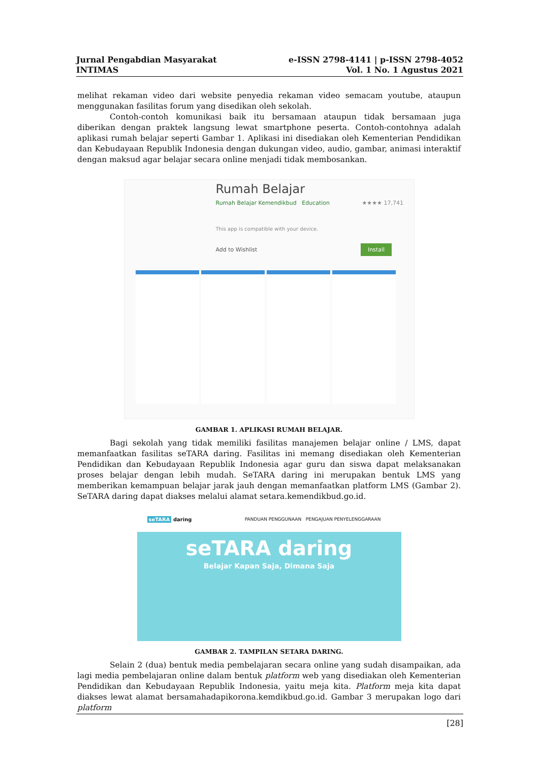Jurnal Pengabdian Masyarakat
INTIMAS
e-ISSN 2798-4141 | p-ISSN 2798-4052
Vol. 1 No. 1 Agustus 2021
melihat rekaman video dari website penyedia rekaman video semacam youtube, ataupun menggunakan fasilitas forum yang disedikan oleh sekolah.
Contoh-contoh komunikasi baik itu bersamaan ataupun tidak bersamaan juga diberikan dengan praktek langsung lewat smartphone peserta. Contoh-contohnya adalah aplikasi rumah belajar seperti Gambar 1. Aplikasi ini disediakan oleh Kementerian Pendidikan dan Kebudayaan Republik Indonesia dengan dukungan video, audio, gambar, animasi interaktif dengan maksud agar belajar secara online menjadi tidak membosankan.
Rumah Belajar
Rumah Belajar Kemendikbud Education ★★★★ 17,741
This app is compatible with your device.
Add to Wishlist Install
GAMBAR 1. APLIKASI RUMAH BELAJAR.
Bagi sekolah yang tidak memiliki fasilitas manajemen belajar online / LMS, dapat memanfaatkan fasilitas seTARA daring. Fasilitas ini memang disediakan oleh Kementerian Pendidikan dan Kebudayaan Republik Indonesia agar guru dan siswa dapat melaksanakan proses belajar dengan lebih mudah. SeTARA daring ini merupakan bentuk LMS yang memberikan kemampuan belajar jarak jauh dengan memanfaatkan platform LMS (Gambar 2). SeTARA daring dapat diakses melalui alamat setara.kemendikbud.go.id.
seTARA daring PANDUAN PENGGUNAAN PENGAJUAN PENYELENGGARAAN
seTARA daring
Belajar Kapan Saja, Dimana Saja
GAMBAR 2. TAMPILAN SETARA DARING.
Selain 2 (dua) bentuk media pembelajaran secara online yang sudah disampaikan, ada lagi media pembelajaran online dalam bentuk platform web yang disediakan oleh Kementerian Pendidikan dan Kebudayaan Republik Indonesia, yaitu meja kita. Platform meja kita dapat diakses lewat alamat bersamahadapikorona.kemdikbud.go.id. Gambar 3 merupakan logo dari platform
[28]